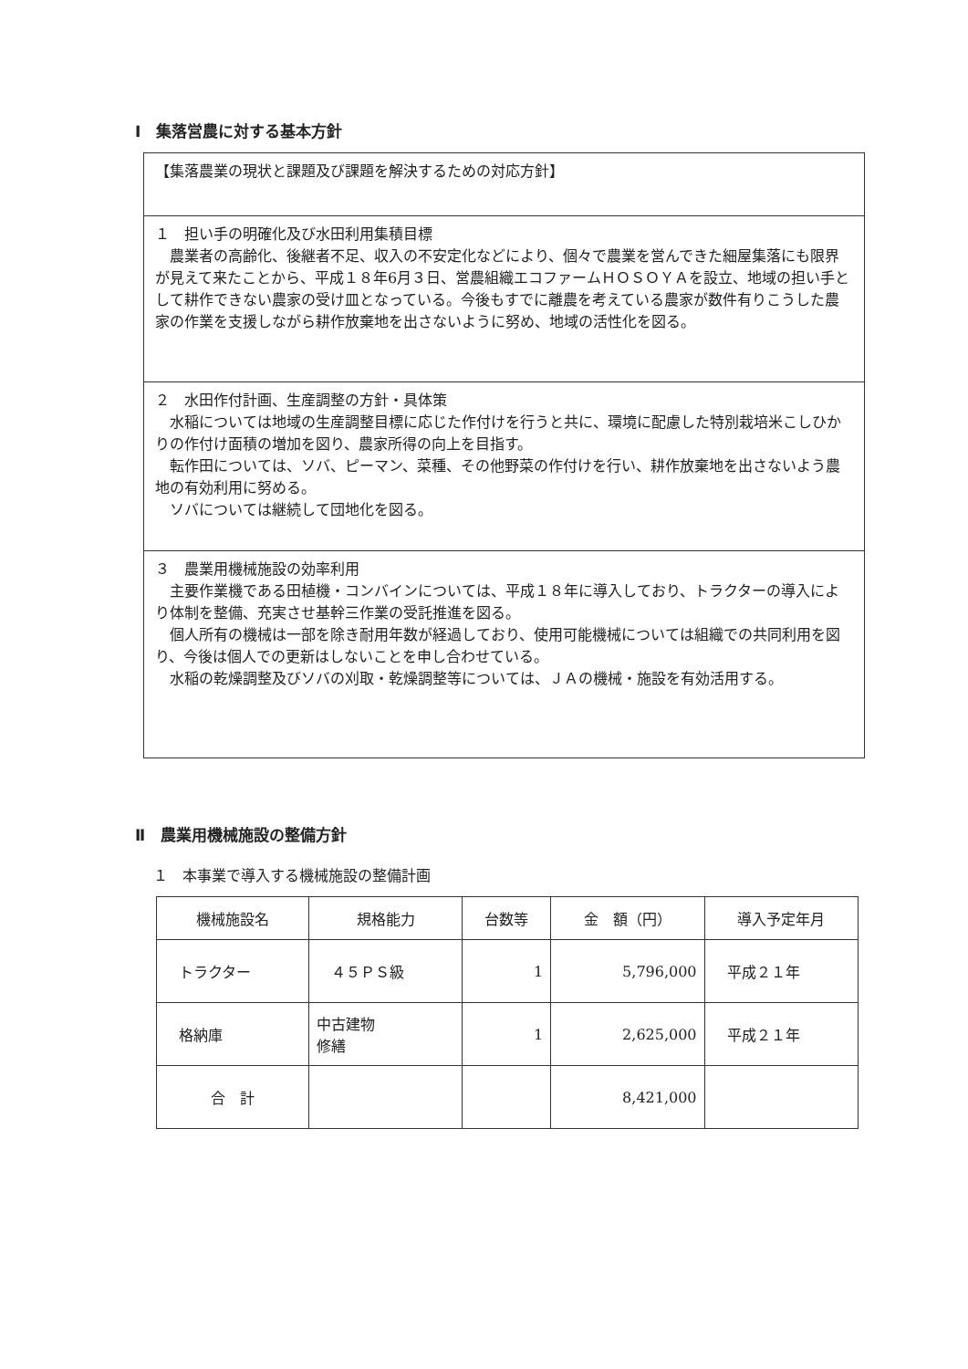Ⅰ　集落営農に対する基本方針
【集落農業の現状と課題及び課題を解決するための対応方針】
１　担い手の明確化及び水田利用集積目標
　農業者の高齢化、後継者不足、収入の不安定化などにより、個々で農業を営んできた細屋集落にも限界が見えて来たことから、平成１８年6月３日、営農組織エコファームＨＯＳＯＹＡを設立、地域の担い手として耕作できない農家の受け皿となっている。今後もすでに離農を考えている農家が数件有りこうした農家の作業を支援しながら耕作放棄地を出さないように努め、地域の活性化を図る。
２　水田作付計画、生産調整の方針・具体策
　水稲については地域の生産調整目標に応じた作付けを行うと共に、環境に配慮した特別栽培米こしひかりの作付け面積の増加を図り、農家所得の向上を目指す。
　転作田については、ソバ、ピーマン、菜種、その他野菜の作付けを行い、耕作放棄地を出さないよう農地の有効利用に努める。
　ソバについては継続して団地化を図る。
３　農業用機械施設の効率利用
　主要作業機である田植機・コンバインについては、平成１８年に導入しており、トラクターの導入により体制を整備、充実させ基幹三作業の受託推進を図る。
　個人所有の機械は一部を除き耐用年数が経過しており、使用可能機械については組織での共同利用を図り、今後は個人での更新はしないことを申し合わせている。
　水稲の乾燥調整及びソバの刈取・乾燥調整等については、ＪＡの機械・施設を有効活用する。
Ⅱ　農業用機械施設の整備方針
１　本事業で導入する機械施設の整備計画
| 機械施設名 | 規格能力 | 台数等 | 金 額（円） | 導入予定年月 |
| --- | --- | --- | --- | --- |
| トラクター | ４５ＰＳ級 | 1 | 5,796,000 | 平成２１年 |
| 格納庫 | 中古建物 修繕 | 1 | 2,625,000 | 平成２１年 |
| 合 計 | | | 8,421,000 | |